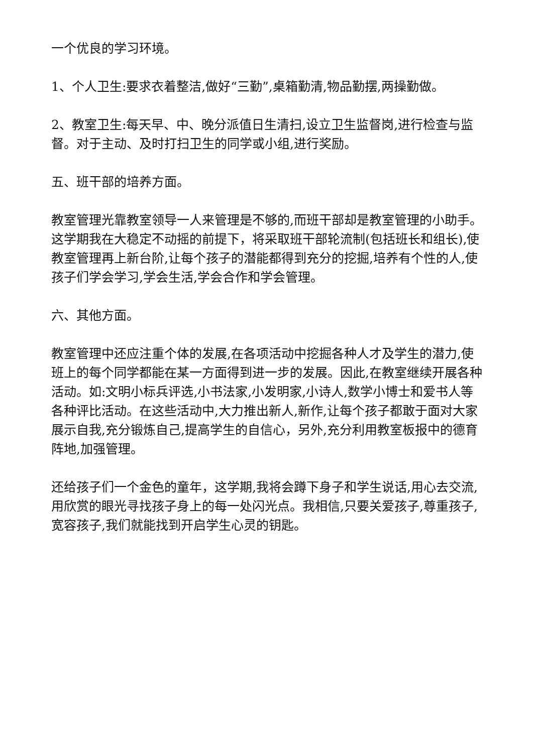一个优良的学习环境。
1、个人卫生:要求衣着整洁,做好“三勤”,桌箱勤清,物品勤摆,两操勤做。
2、教室卫生:每天早、中、晚分派值日生清扫,设立卫生监督岗,进行检查与监督。对于主动、及时打扫卫生的同学或小组,进行奖励。
五、班干部的培养方面。
教室管理光靠教室领导一人来管理是不够的,而班干部却是教室管理的小助手。这学期我在大稳定不动摇的前提下，将采取班干部轮流制(包括班长和组长),使教室管理再上新台阶,让每个孩子的潜能都得到充分的挖掘,培养有个性的人,使孩子们学会学习,学会生活,学会合作和学会管理。
六、其他方面。
教室管理中还应注重个体的发展,在各项活动中挖掘各种人才及学生的潜力,使班上的每个同学都能在某一方面得到进一步的发展。因此,在教室继续开展各种活动。如:文明小标兵评选,小书法家,小发明家,小诗人,数学小博士和爱书人等各种评比活动。在这些活动中,大力推出新人,新作,让每个孩子都敢于面对大家展示自我,充分锻炼自己,提高学生的自信心，另外,充分利用教室板报中的德育阵地,加强管理。
还给孩子们一个金色的童年，这学期,我将会蹲下身子和学生说话,用心去交流,用欣赏的眼光寻找孩子身上的每一处闪光点。我相信,只要关爱孩子,尊重孩子,宽容孩子,我们就能找到开启学生心灵的钥匙。